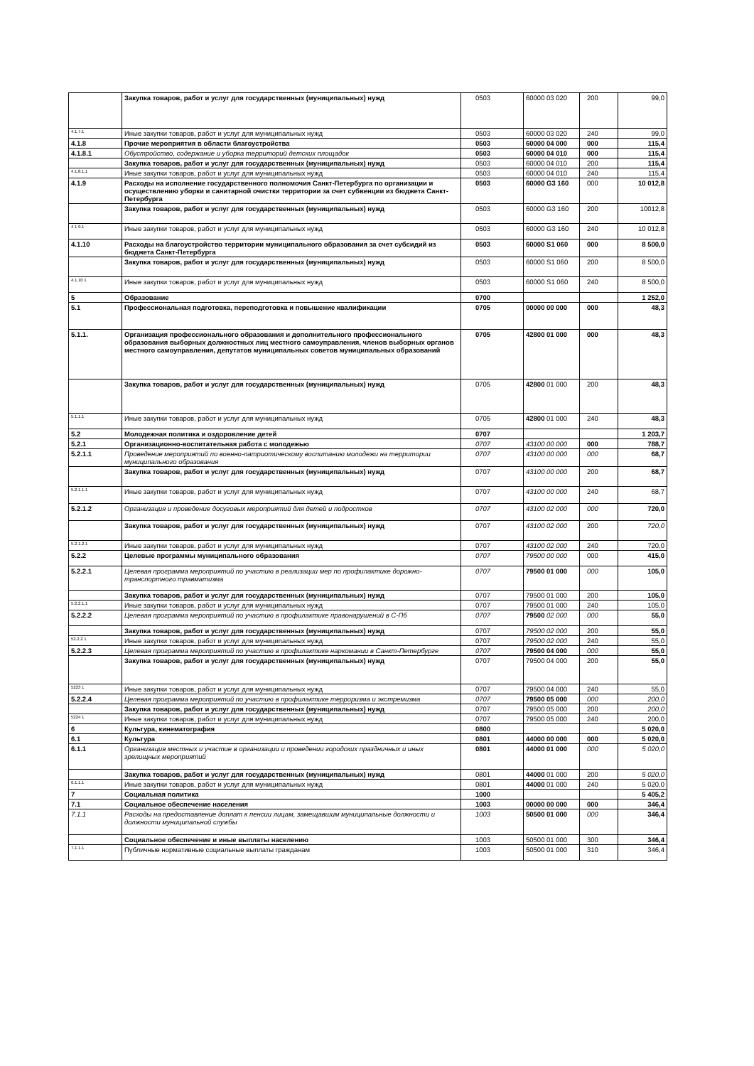| | Закупка товаров, работ и услуг для государственных (муниципальных) нужд | 0503 | 60000 03 020 | 200 | 99,0 |
| 4.1.7.1 | Иные закупки товаров, работ и услуг для муниципальных нужд | 0503 | 60000 03 020 | 240 | 99,0 |
| 4.1.8 | Прочие мероприятия в области благоустройства | 0503 | 60000 04 000 | 000 | 115,4 |
| 4.1.8.1 | Обустройство, содержание и уборка территорий детских площадок | 0503 | 60000 04 010 | 000 | 115,4 |
| | Закупка товаров, работ и услуг для государственных (муниципальных) нужд | 0503 | 60000 04 010 | 200 | 115,4 |
| 4.1.8.1.1 | Иные закупки товаров, работ и услуг для муниципальных нужд | 0503 | 60000 04 010 | 240 | 115,4 |
| 4.1.9 | Расходы на исполнение государственного полномочия Санкт-Петербурга по организации и осуществлению уборки и санитарной очистки территории за счет субвенции из бюджета Санкт-Петербурга | 0503 | 60000 G3 160 | 000 | 10 012,8 |
| | Закупка товаров, работ и услуг для государственных (муниципальных) нужд | 0503 | 60000 G3 160 | 200 | 10012,8 |
| 4 1 9.1 | Иные закупки товаров, работ и услуг для муниципальных нужд | 0503 | 60000 G3 160 | 240 | 10 012,8 |
| 4.1.10 | Расходы на благоустройство территории муниципального образования за счет субсидий из бюджета Санкт-Петербурга | 0503 | 60000 S1 060 | 000 | 8 500,0 |
| | Закупка товаров, работ и услуг для государственных (муниципальных) нужд | 0503 | 60000 S1 060 | 200 | 8 500,0 |
| 4.1.10 1 | Иные закупки товаров, работ и услуг для муниципальных нужд | 0503 | 60000 S1 060 | 240 | 8 500,0 |
| 5 | Образование | 0700 | | | 1 252,0 |
| 5.1 | Профессиональная подготовка, переподготовка и повышение квалификации | 0705 | 00000 00 000 | 000 | 48,3 |
| 5.1.1. | Организация профессионального образования и дополнительного профессионального образования выборных должностных лиц местного самоуправления, членов выборных органов местного самоуправления, депутатов муниципальных советов муниципальных образований | 0705 | 42800 01 000 | 000 | 48,3 |
| | Закупка товаров, работ и услуг для государственных (муниципальных) нужд | 0705 | 42800 01 000 | 200 | 48,3 |
| 5.1.1.1 | Иные закупки товаров, работ и услуг для муниципальных нужд | 0705 | 42800 01 000 | 240 | 48,3 |
| 5.2 | Молодежная политика и оздоровление детей | 0707 | | | 1 203,7 |
| 5.2.1 | Организационно-воспитательная работа с молодежью | 0707 | 43100 00 000 | 000 | 788,7 |
| 5.2.1.1 | Проведение мероприятий по военно-патриотическому воспитанию молодежи на территории муниципального образования | 0707 | 43100 00 000 | 000 | 68,7 |
| | Закупка товаров, работ и услуг для государственных (муниципальных) нужд | 0707 | 43100 00 000 | 200 | 68,7 |
| 5.2.1.1.1 | Иные закупки товаров, работ и услуг для муниципальных нужд | 0707 | 43100 00 000 | 240 | 68,7 |
| 5.2.1.2 | Организация и проведение досуговых мероприятий для детей и подростков | 0707 | 43100 02 000 | 000 | 720,0 |
| | Закупка товаров, работ и услуг для государственных (муниципальных) нужд | 0707 | 43100 02 000 | 200 | 720,0 |
| 5.2.1.2.1 | Иные закупки товаров, работ и услуг для муниципальных нужд | 0707 | 43100 02 000 | 240 | 720,0 |
| 5.2.2 | Целевые программы муниципального образования | 0707 | 79500 00 000 | 000 | 415,0 |
| 5.2.2.1 | Целевая программа мероприятий по участию в реализации мер по профилактике дорожно-транспортного травматизма | 0707 | 79500 01 000 | 000 | 105,0 |
| | Закупка товаров, работ и услуг для государственных (муниципальных) нужд | 0707 | 79500 01 000 | 200 | 105,0 |
| 5.2.2.1.1 | Иные закупки товаров, работ и услуг для муниципальных нужд | 0707 | 79500 01 000 | 240 | 105,0 |
| 5.2.2.2 | Целевая программа мероприятий по участию в профилактике правонарушений в С-Пб | 0707 | 79500 02 000 | 000 | 55,0 |
| | Закупка товаров, работ и услуг для государственных (муниципальных) нужд | 0707 | 79500 02 000 | 200 | 55,0 |
| 52.2.2 1 | Иные закупки товаров, работ и услуг для муниципальных нужд | 0707 | 79500 02 000 | 240 | 55,0 |
| 5.2.2.3 | Целевая программа мероприятий по участию в профилактике наркомании в Санкт-Петербурге | 0707 | 79500 04 000 | 000 | 55,0 |
| | Закупка товаров, работ и услуг для государственных (муниципальных) нужд | 0707 | 79500 04 000 | 200 | 55,0 |
| 5223 1 | Иные закупки товаров, работ и услуг для муниципальных нужд | 0707 | 79500 04 000 | 240 | 55,0 |
| 5.2.2.4 | Целевая программа мероприятий по участию в профилактике терроризма и экстремизма | 0707 | 79500 05 000 | 000 | 200,0 |
| | Закупка товаров, работ и услуг для государственных (муниципальных) нужд | 0707 | 79500 05 000 | 200 | 200,0 |
| 5224 1 | Иные закупки товаров, работ и услуг для муниципальных нужд | 0707 | 79500 05 000 | 240 | 200,0 |
| 6 | Культура, кинематография | 0800 | | | 5 020,0 |
| 6.1 | Культура | 0801 | 44000 00 000 | 000 | 5 020,0 |
| 6.1.1 | Организация местных и участие в организации и проведении городских праздничных и иных зрелищных мероприятий | 0801 | 44000 01 000 | 000 | 5 020,0 |
| | Закупка товаров, работ и услуг для государственных (муниципальных) нужд | 0801 | 44000 01 000 | 200 | 5 020,0 |
| 6.1.1.1 | Иные закупки товаров, работ и услуг для муниципальных нужд | 0801 | 44000 01 000 | 240 | 5 020,0 |
| 7 | Социальная политика | 1000 | | | 5 405,2 |
| 7.1 | Социальное обеспечение населения | 1003 | 00000 00 000 | 000 | 346,4 |
| 7.1.1 | Расходы на предоставление доплат к пенсии лицам, замещавшим муниципальные должности и должности муниципальной службы | 1003 | 50500 01 000 | 000 | 346,4 |
| | Социальное обеспечение и иные выплаты населению | 1003 | 50500 01 000 | 300 | 346,4 |
| 7.1.1.1 | Публичные нормативные социальные выплаты гражданам | 1003 | 50500 01 000 | 310 | 346,4 |